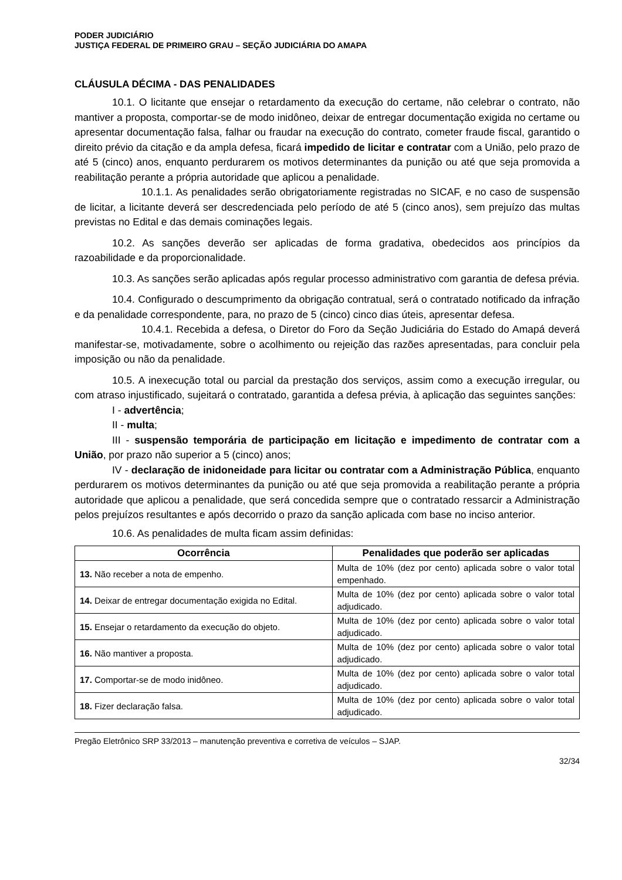PODER JUDICIÁRIO
JUSTIÇA FEDERAL DE PRIMEIRO GRAU – SEÇÃO JUDICIÁRIA DO AMAPA
CLÁUSULA DÉCIMA - DAS PENALIDADES
10.1. O licitante que ensejar o retardamento da execução do certame, não celebrar o contrato, não mantiver a proposta, comportar-se de modo inidôneo, deixar de entregar documentação exigida no certame ou apresentar documentação falsa, falhar ou fraudar na execução do contrato, cometer fraude fiscal, garantido o direito prévio da citação e da ampla defesa, ficará impedido de licitar e contratar com a União, pelo prazo de até 5 (cinco) anos, enquanto perdurarem os motivos determinantes da punição ou até que seja promovida a reabilitação perante a própria autoridade que aplicou a penalidade.
10.1.1. As penalidades serão obrigatoriamente registradas no SICAF, e no caso de suspensão de licitar, a licitante deverá ser descredenciada pelo período de até 5 (cinco anos), sem prejuízo das multas previstas no Edital e das demais cominações legais.
10.2. As sanções deverão ser aplicadas de forma gradativa, obedecidos aos princípios da razoabilidade e da proporcionalidade.
10.3. As sanções serão aplicadas após regular processo administrativo com garantia de defesa prévia.
10.4. Configurado o descumprimento da obrigação contratual, será o contratado notificado da infração e da penalidade correspondente, para, no prazo de 5 (cinco) cinco dias úteis, apresentar defesa.
10.4.1. Recebida a defesa, o Diretor do Foro da Seção Judiciária do Estado do Amapá deverá manifestar-se, motivadamente, sobre o acolhimento ou rejeição das razões apresentadas, para concluir pela imposição ou não da penalidade.
10.5. A inexecução total ou parcial da prestação dos serviços, assim como a execução irregular, ou com atraso injustificado, sujeitará o contratado, garantida a defesa prévia, à aplicação das seguintes sanções:
I - advertência;
II - multa;
III - suspensão temporária de participação em licitação e impedimento de contratar com a União, por prazo não superior a 5 (cinco) anos;
IV - declaração de inidoneidade para licitar ou contratar com a Administração Pública, enquanto perdurarem os motivos determinantes da punição ou até que seja promovida a reabilitação perante a própria autoridade que aplicou a penalidade, que será concedida sempre que o contratado ressarcir a Administração pelos prejuízos resultantes e após decorrido o prazo da sanção aplicada com base no inciso anterior.
10.6. As penalidades de multa ficam assim definidas:
| Ocorrência | Penalidades que poderão ser aplicadas |
| --- | --- |
| 13. Não receber a nota de empenho. | Multa de 10% (dez por cento) aplicada sobre o valor total empenhado. |
| 14. Deixar de entregar documentação exigida no Edital. | Multa de 10% (dez por cento) aplicada sobre o valor total adjudicado. |
| 15. Ensejar o retardamento da execução do objeto. | Multa de 10% (dez por cento) aplicada sobre o valor total adjudicado. |
| 16. Não mantiver a proposta. | Multa de 10% (dez por cento) aplicada sobre o valor total adjudicado. |
| 17. Comportar-se de modo inidôneo. | Multa de 10% (dez por cento) aplicada sobre o valor total adjudicado. |
| 18. Fizer declaração falsa. | Multa de 10% (dez por cento) aplicada sobre o valor total adjudicado. |
Pregão Eletrônico SRP 33/2013 – manutenção preventiva e corretiva de veículos – SJAP.
32/34